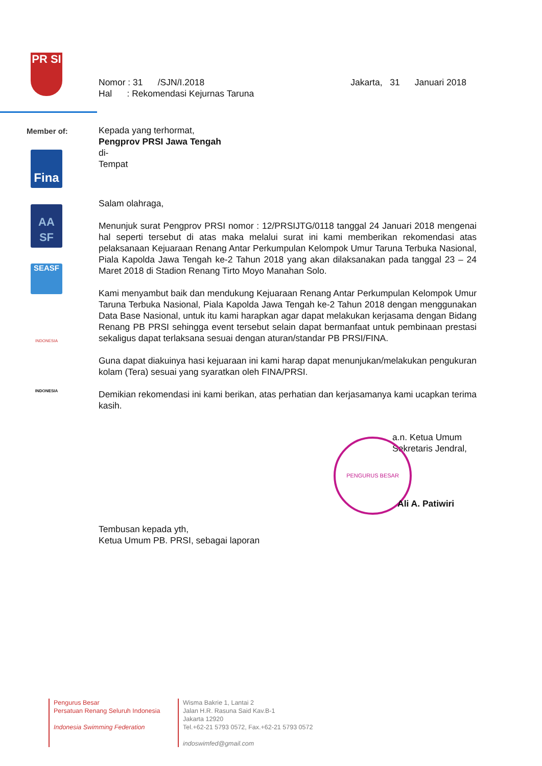PR SI
Member of:
Fina
AA SF
SEASF
INDONESIA
INDONESIA
Nomor : 31 /SJN/I.2018 Jakarta, 31 Januari 2018
Hal : Rekomendasi Kejurnas Taruna
Kepada yang terhormat,
Pengprov PRSI Jawa Tengah
di-
Tempat
Salam olahraga,
Menunjuk surat Pengprov PRSI nomor : 12/PRSIJTG/0118 tanggal 24 Januari 2018 mengenai hal seperti tersebut di atas maka melalui surat ini kami memberikan rekomendasi atas pelaksanaan Kejuaraan Renang Antar Perkumpulan Kelompok Umur Taruna Terbuka Nasional, Piala Kapolda Jawa Tengah ke-2 Tahun 2018 yang akan dilaksanakan pada tanggal 23 – 24 Maret 2018 di Stadion Renang Tirto Moyo Manahan Solo.
Kami menyambut baik dan mendukung Kejuaraan Renang Antar Perkumpulan Kelompok Umur Taruna Terbuka Nasional, Piala Kapolda Jawa Tengah ke-2 Tahun 2018 dengan menggunakan Data Base Nasional, untuk itu kami harapkan agar dapat melakukan kerjasama dengan Bidang Renang PB PRSI sehingga event tersebut selain dapat bermanfaat untuk pembinaan prestasi sekaligus dapat terlaksana sesuai dengan aturan/standar PB PRSI/FINA.
Guna dapat diakuinya hasi kejuaraan ini kami harap dapat menunjukan/melakukan pengukuran kolam (Tera) sesuai yang syaratkan oleh FINA/PRSI.
Demikian rekomendasi ini kami berikan, atas perhatian dan kerjasamanya kami ucapkan terima kasih.
a.n. Ketua Umum
Sekretaris Jendral,
PENGURUS BESAR
Ali A. Patiwiri
Tembusan kepada yth,
Ketua Umum PB. PRSI, sebagai laporan
Pengurus Besar
Persatuan Renang Seluruh Indonesia
Indonesia Swimming Federation
Wisma Bakrie 1, Lantai 2
Jalan H.R. Rasuna Said Kav.B-1
Jakarta 12920
Tel.+62-21 5793 0572, Fax.+62-21 5793 0572
indoswimfed@gmail.com